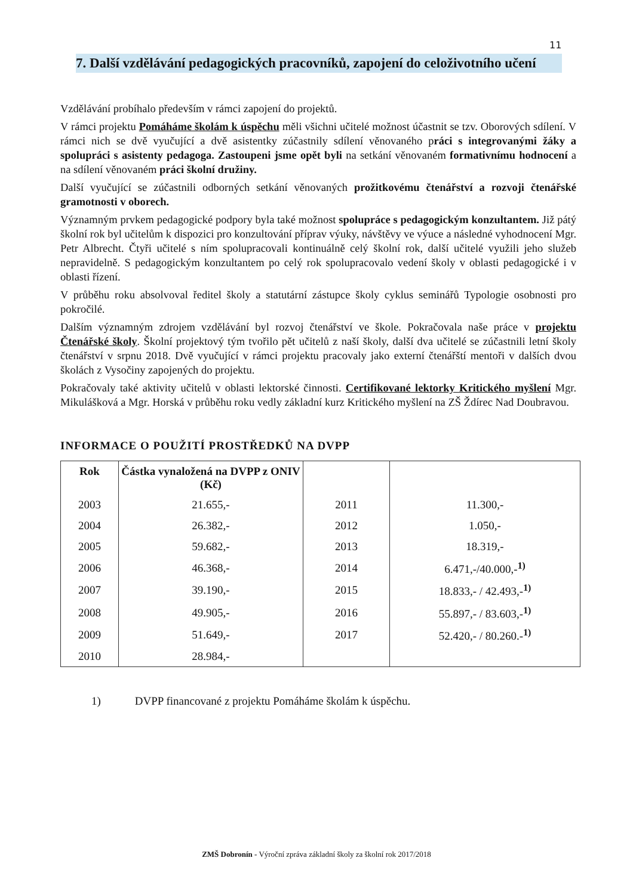11
7. Další vzdělávání pedagogických pracovníků, zapojení do celoživotního učení
Vzdělávání probíhalo především v rámci zapojení do projektů.
V rámci projektu Pomáháme školám k úspěchu měli všichni učitelé možnost účastnit se tzv. Oborových sdílení. V rámci nich se dvě vyučující a dvě asistentky zúčastnily sdílení věnovaného práci s integrovanými žáky a spolupráci s asistenty pedagoga. Zastoupeni jsme opět byli na setkání věnovaném formativnímu hodnocení a na sdílení věnovaném práci školní družiny.
Další vyučující se zúčastnili odborných setkání věnovaných prožitkovému čtenářství a rozvoji čtenářské gramotnosti v oborech.
Významným prvkem pedagogické podpory byla také možnost spolupráce s pedagogickým konzultantem. Již pátý školní rok byl učitelům k dispozici pro konzultování příprav výuky, návštěvy ve výuce a následné vyhodnocení Mgr. Petr Albrecht. Čtyři učitelé s ním spolupracovali kontinuálně celý školní rok, další učitelé využili jeho služeb nepravidelně. S pedagogickým konzultantem po celý rok spolupracovalo vedení školy v oblasti pedagogické i v oblasti řízení.
V průběhu roku absolvoval ředitel školy a statutární zástupce školy cyklus seminářů Typologie osobnosti pro pokročilé.
Dalším významným zdrojem vzdělávání byl rozvoj čtenářství ve škole. Pokračovala naše práce v projektu Čtenářské školy. Školní projektový tým tvořilo pět učitelů z naší školy, další dva učitelé se zúčastnili letní školy čtenářství v srpnu 2018. Dvě vyučující v rámci projektu pracovaly jako externí čtenářští mentoři v dalších dvou školách z Vysočiny zapojených do projektu.
Pokračovaly také aktivity učitelů v oblasti lektorské činnosti. Certifikované lektorky Kritického myšlení Mgr. Mikulášková a Mgr. Horská v průběhu roku vedly základní kurz Kritického myšlení na ZŠ Ždírec Nad Doubravou.
INFORMACE O POUŽITÍ PROSTŘEDKŮ NA DVPP
| Rok | Částka vynaložená na DVPP z ONIV (Kč) | | |
| --- | --- | --- | --- |
| 2003 | 21.655,- | 2011 | 11.300,- |
| 2004 | 26.382,- | 2012 | 1.050,- |
| 2005 | 59.682,- | 2013 | 18.319,- |
| 2006 | 46.368,- | 2014 | 6.471,-/40.000,-<sup>1)</sup> |
| 2007 | 39.190,- | 2015 | 18.833,- / 42.493,-<sup>1)</sup> |
| 2008 | 49.905,- | 2016 | 55.897,- / 83.603,-<sup>1)</sup> |
| 2009 | 51.649,- | 2017 | 52.420,- / 80.260.-<sup>1)</sup> |
| 2010 | 28.984,- | | |
1) DVPP financované z projektu Pomáháme školám k úspěchu.
ZMŠ Dobronín - Výroční zpráva základní školy za školní rok 2017/2018